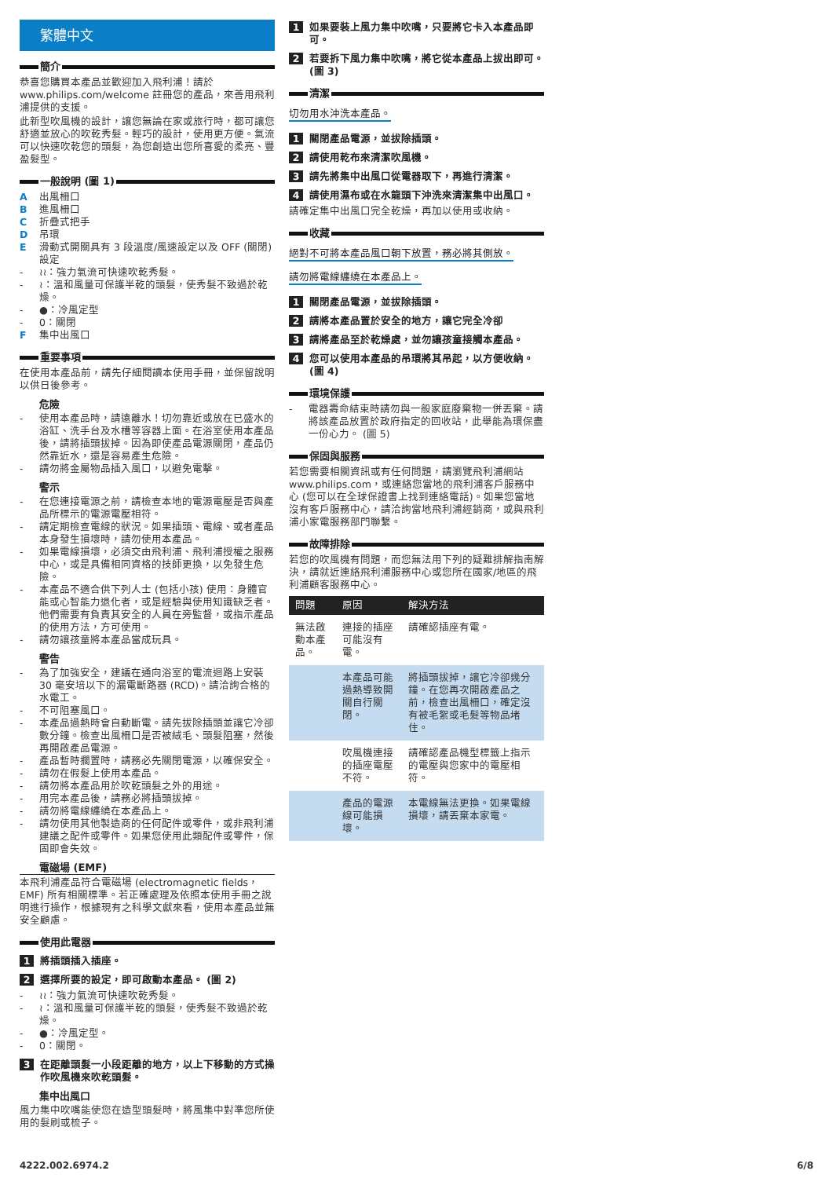繁體中文
簡介
恭喜您購買本產品並歡迎加入飛利浦！請於 www.philips.com/welcome 註冊您的產品，來善用飛利浦提供的支援。
此新型吹風機的設計，讓您無論在家或旅行時，都可讓您舒適並放心的吹乾秀髮。輕巧的設計，使用更方便。氣流可以快速吹乾您的頭髮，為您創造出您所喜愛的柔亮、豐盈髮型。
一般說明 (圖 1)
A出風柵口
B進風柵口
C折疊式把手
D吊環
E滑動式開關具有 3 段溫度/風速設定以及 OFF (關閉) 設定
- ≀≀：強力氣流可快速吹乾秀髮。
- ≀：溫和風量可保護半乾的頭髮，使秀髮不致過於乾燥。
- ●：冷風定型
- 0：關閉
F集中出風口
重要事項
在使用本產品前，請先仔細閱讀本使用手冊，並保留說明以供日後參考。
危險
- 使用本產品時，請遠離水！切勿靠近或放在已盛水的浴缸、洗手台及水槽等容器上面。在浴室使用本產品後，請將插頭拔掉。因為即使產品電源關閉，產品仍然靠近水，還是容易產生危險。
- 請勿將金屬物品插入風口，以避免電擊。
警示
- 在您連接電源之前，請檢查本地的電源電壓是否與產品所標示的電源電壓相符。
- 請定期檢查電線的狀況。如果插頭、電線、或者產品本身發生損壞時，請勿使用本產品。
- 如果電線損壞，必須交由飛利浦、飛利浦授權之服務中心，或是具備相同資格的技師更換，以免發生危險。
- 本產品不適合供下列人士 (包括小孩) 使用：身體官能或心智能力退化者，或是經驗與使用知識缺乏者。他們需要有負責其安全的人員在旁監督，或指示產品的使用方法，方可使用。
- 請勿讓孩童將本產品當成玩具。
警告
- 為了加強安全，建議在通向浴室的電流迴路上安裝 30 毫安培以下的漏電斷路器 (RCD)。請洽詢合格的水電工。
- 不可阻塞風口。
- 本產品過熱時會自動斷電。請先拔除插頭並讓它冷卻數分鐘。檢查出風柵口是否被絨毛、頭髮阻塞，然後再開啟產品電源。
- 產品暫時擱置時，請務必先關閉電源，以確保安全。
- 請勿在假髮上使用本產品。
- 請勿將本產品用於吹乾頭髮之外的用途。
- 用完本產品後，請務必將插頭拔掉。
- 請勿將電線纏繞在本產品上。
- 請勿使用其他製造商的任何配件或零件，或非飛利浦建議之配件或零件。如果您使用此類配件或零件，保固即會失效。
電磁場 (EMF)
本飛利浦產品符合電磁場 (electromagnetic fields，EMF) 所有相關標準。若正確處理及依照本使用手冊之說明進行操作，根據現有之科學文獻來看，使用本產品並無安全顧慮。
使用此電器
1 將插頭插入插座。
2 選擇所要的設定，即可啟動本產品。 (圖 2)
- ≀≀：強力氣流可快速吹乾秀髮。
- ≀：溫和風量可保護半乾的頭髮，使秀髮不致過於乾燥。
- ●：冷風定型。
- 0：關閉。
3 在距離頭髮一小段距離的地方，以上下移動的方式操作吹風機來吹乾頭髮。
集中出風口
風力集中吹嘴能使您在造型頭髮時，將風集中對準您所使用的髮刷或梳子。
1 如果要裝上風力集中吹嘴，只要將它卡入本產品即可。
2 若要拆下風力集中吹嘴，將它從本產品上拔出即可。 (圖 3)
清潔
切勿用水沖洗本產品。
1 關閉產品電源，並拔除插頭。
2 請使用乾布來清潔吹風機。
3 請先將集中出風口從電器取下，再進行清潔。
4 請使用濕布或在水龍頭下沖洗來清潔集中出風口。
請確定集中出風口完全乾燥，再加以使用或收納。
收藏
絕對不可將本產品風口朝下放置，務必將其側放。
請勿將電線纏繞在本產品上。
1 關閉產品電源，並拔除插頭。
2 請將本產品置於安全的地方，讓它完全冷卻
3 請將產品至於乾燥處，並勿讓孩童接觸本產品。
4 您可以使用本產品的吊環將其吊起，以方便收納。 (圖 4)
環境保護
- 電器壽命結束時請勿與一般家庭廢棄物一併丟棄。請將該產品放置於政府指定的回收站，此舉能為環保盡一份心力。 (圖 5)
保固與服務
若您需要相關資訊或有任何問題，請瀏覽飛利浦網站 www.philips.com，或連絡您當地的飛利浦客戶服務中心 (您可以在全球保證書上找到連絡電話)。如果您當地沒有客戶服務中心，請洽詢當地飛利浦經銷商，或與飛利浦小家電服務部門聯繫。
故障排除
若您的吹風機有問題，而您無法用下列的疑難排解指南解決，請就近連絡飛利浦服務中心或您所在國家/地區的飛利浦顧客服務中心。
| 問題 | 原因 | 解決方法 |
| --- | --- | --- |
| 無法啟動本產品。 | 連接的插座可能沒有電。 | 請確認插座有電。 |
| | 本產品可能過熱導致開關自行關閉。 | 將插頭拔掉，讓它冷卻幾分鐘。在您再次開啟產品之前，檢查出風柵口，確定沒有被毛絮或毛髮等物品堵住。 |
| | 吹風機連接的插座電壓不符。 | 請確認產品機型標籤上指示的電壓與您家中的電壓相符。 |
| | 產品的電源線可能損壞。 | 本電線無法更換。如果電線損壞，請丟棄本家電。 |
4222.002.6974.2 6/8